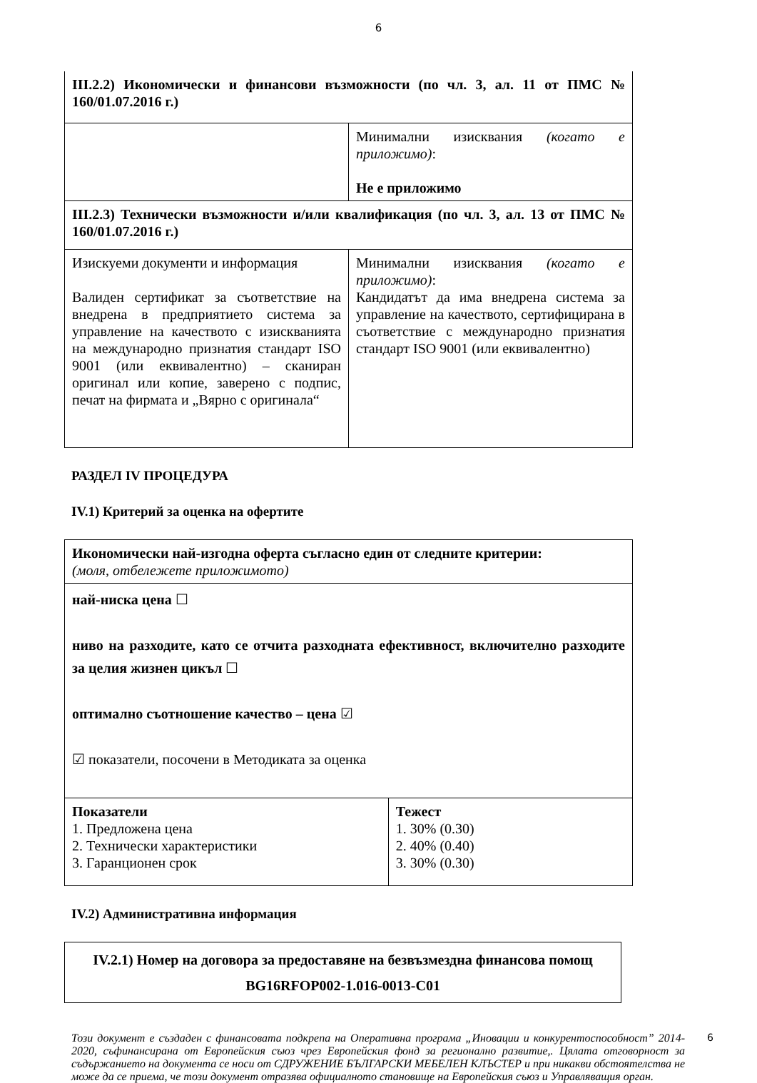6
| III.2.2) Икономически и финансови възможности (по чл. 3, ал. 11 от ПМС № 160/01.07.2016 г.) | |
| | Минимални изисквания (когато е приложимо) : Не е приложимо |
| III.2.3) Технически възможности и/или квалификация (по чл. 3, ал. 13 от ПМС № 160/01.07.2016 г.) | |
| Изискуеми документи и информация Валиден сертификат за съответствие на внедрена в предприятието система за управление на качеството с изискванията на международно признатия стандарт ISO 9001 (или еквивалентно) – сканиран оригинал или копие, заверено с подпис, печат на фирмата и „Вярно с оригинала“ | Минимални изисквания (когато е приложимо) : Кандидатът да има внедрена система за управление на качеството, сертифицирана в съответствие с международно признатия стандарт ISO 9001 (или еквивалентно) |
РАЗДЕЛ IV ПРОЦЕДУРА
IV.1) Критерий за оценка на офертите
| Икономически най-изгодна оферта съгласно един от следните критерии: (моля, отбележете приложимото) | |
| най-ниска цена ☐ ниво на разходите, като се отчита разходната ефективност, включително разходите за целия жизнен цикъл ☐ оптимално съотношение качество – цена ☑ ☑ показатели, посочени в Методиката за оценка | |
| Показатели 1. Предложена цена 2. Технически характеристики 3. Гаранционен срок | Тежест 1. 30% (0.30) 2. 40% (0.40) 3. 30% (0.30) |
IV.2) Административна информация
| IV.2.1) Номер на договора за предоставяне на безвъзмездна финансова помощ BG16RFOP002-1.016-0013-C01 |
Този документ е създаден с финансовата подкрепа на Оперативна програма „Иновации и конкурентоспособност” 2014- 2020, съфинансирана от Европейския съюз чрез Европейския фонд за регионално развитие,. Цялата отговорност за съдържанието на документа се носи от СДРУЖЕНИЕ БЪЛГАРСКИ МЕБЕЛЕН КЛЪСТЕР и при никакви обстоятелства не може да се приема, че този документ отразява официалното становище на Европейския съюз и Управляващия орган. 6